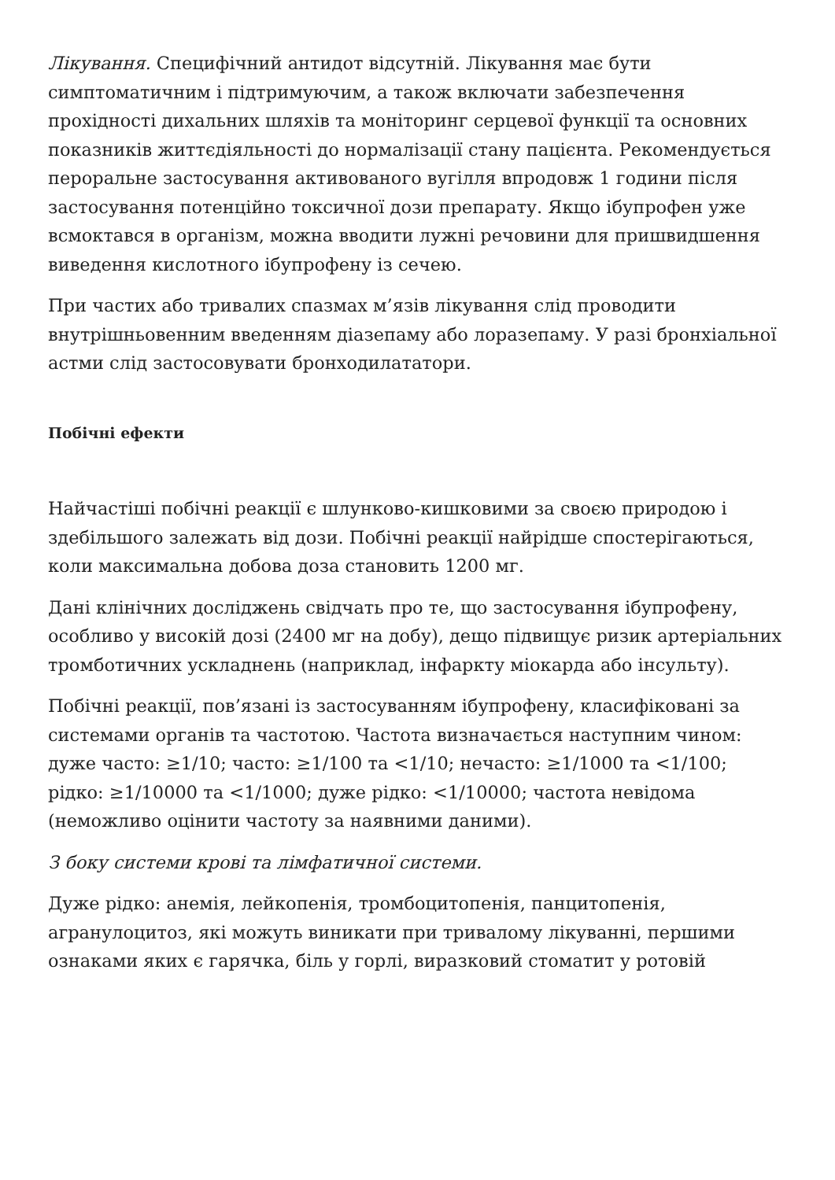Лікування. Специфічний антидот відсутній. Лікування має бути симптоматичним і підтримуючим, а також включати забезпечення прохідності дихальних шляхів та моніторинг серцевої функції та основних показників життєдіяльності до нормалізації стану пацієнта. Рекомендується пероральне застосування активованого вугілля впродовж 1 години після застосування потенційно токсичної дози препарату. Якщо ібупрофен уже всмоктався в організм, можна вводити лужні речовини для пришвидшення виведення кислотного ібупрофену із сечею.
При частих або тривалих спазмах м’язів лікування слід проводити внутрішньовенним введенням діазепаму або лоразепаму. У разі бронхіальної астми слід застосовувати бронходилататори.
Побічні ефекти
Найчастіші побічні реакції є шлунково-кишковими за своєю природою і здебільшого залежать від дози. Побічні реакції найрідше спостерігаються, коли максимальна добова доза становить 1200 мг.
Дані клінічних досліджень свідчать про те, що застосування ібупрофену, особливо у високій дозі (2400 мг на добу), дещо підвищує ризик артеріальних тромботичних ускладнень (наприклад, інфаркту міокарда або інсульту).
Побічні реакції, пов’язані із застосуванням ібупрофену, класифіковані за системами органів та частотою. Частота визначається наступним чином: дуже часто: ≥1/10; часто: ≥1/100 та <1/10; нечасто: ≥1/1000 та <1/100; рідко: ≥1/10000 та <1/1000; дуже рідко: <1/10000; частота невідома (неможливо оцінити частоту за наявними даними).
З боку системи крові та лімфатичної системи.
Дуже рідко: анемія, лейкопенія, тромбоцитопенія, панцитопенія, агранулоцитоз, які можуть виникати при тривалому лікуванні, першими ознаками яких є гарячка, біль у горлі, виразковий стоматит у ротовій